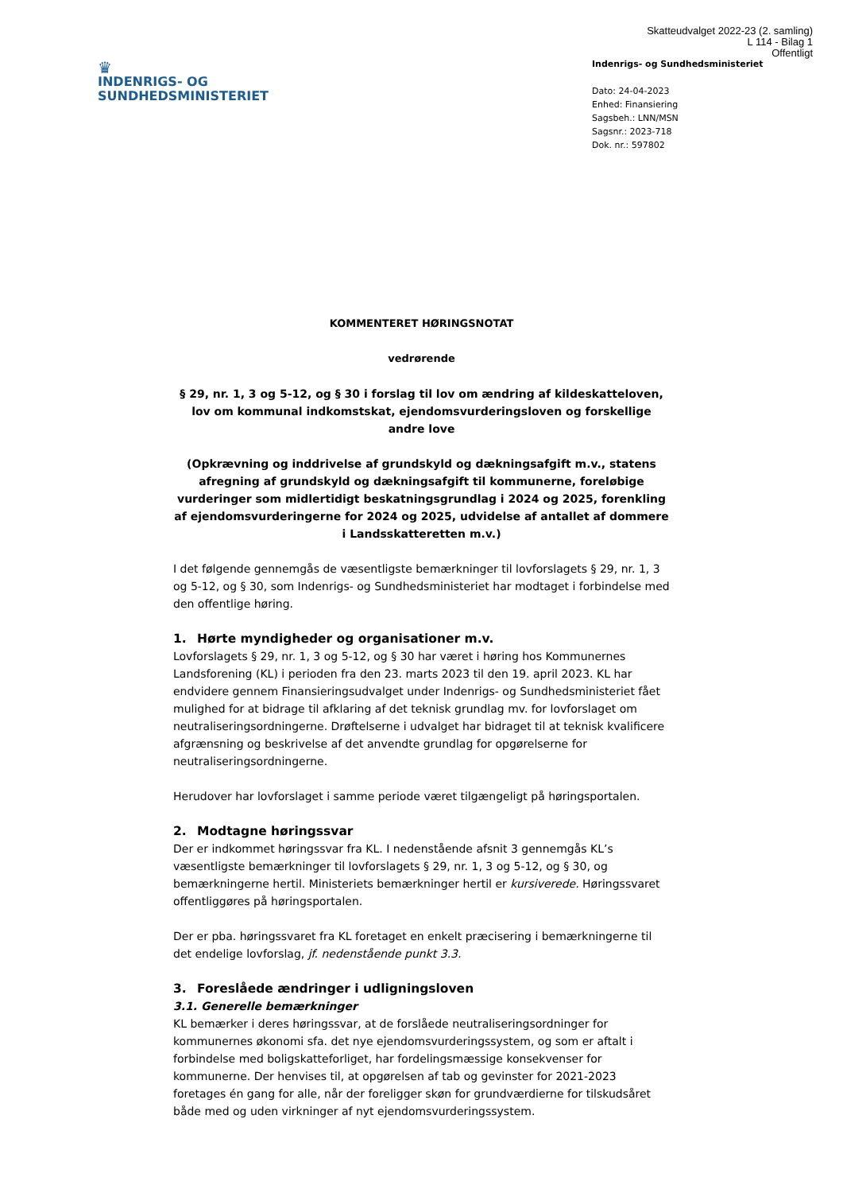Skatteudvalget 2022-23 (2. samling)
L 114 - Bilag 1
Offentligt
♛
INDENRIGS- OG
SUNDHEDSMINISTERIET
Indenrigs- og Sundhedsministeriet
Dato: 24-04-2023
Enhed: Finansiering
Sagsbeh.: LNN/MSN
Sagsnr.: 2023-718
Dok. nr.: 597802
KOMMENTERET HØRINGSNOTAT
vedrørende
§ 29, nr. 1, 3 og 5-12, og § 30 i forslag til lov om ændring af kildeskatteloven, lov om kommunal indkomstskat, ejendomsvurderingsloven og forskellige andre love
(Opkrævning og inddrivelse af grundskyld og dækningsafgift m.v., statens afregning af grundskyld og dækningsafgift til kommunerne, foreløbige vurderinger som midlertidigt beskatningsgrundlag i 2024 og 2025, forenkling af ejendomsvurderingerne for 2024 og 2025, udvidelse af antallet af dommere i Landsskatteretten m.v.)
I det følgende gennemgås de væsentligste bemærkninger til lovforslagets § 29, nr. 1, 3 og 5-12, og § 30, som Indenrigs- og Sundhedsministeriet har modtaget i forbindelse med den offentlige høring.
1. Hørte myndigheder og organisationer m.v.
Lovforslagets § 29, nr. 1, 3 og 5-12, og § 30 har været i høring hos Kommunernes Landsforening (KL) i perioden fra den 23. marts 2023 til den 19. april 2023. KL har endvidere gennem Finansieringsudvalget under Indenrigs- og Sundhedsministeriet fået mulighed for at bidrage til afklaring af det teknisk grundlag mv. for lovforslaget om neutraliseringsordningerne. Drøftelserne i udvalget har bidraget til at teknisk kvalificere afgrænsning og beskrivelse af det anvendte grundlag for opgørelserne for neutraliseringsordningerne.
Herudover har lovforslaget i samme periode været tilgængeligt på høringsportalen.
2. Modtagne høringssvar
Der er indkommet høringssvar fra KL. I nedenstående afsnit 3 gennemgås KL’s væsentligste bemærkninger til lovforslagets § 29, nr. 1, 3 og 5-12, og § 30, og bemærkningerne hertil. Ministeriets bemærkninger hertil er kursiverede. Høringssvaret offentliggøres på høringsportalen.
Der er pba. høringssvaret fra KL foretaget en enkelt præcisering i bemærkningerne til det endelige lovforslag, jf. nedenstående punkt 3.3.
3. Foreslåede ændringer i udligningsloven
3.1. Generelle bemærkninger
KL bemærker i deres høringssvar, at de forslåede neutraliseringsordninger for kommunernes økonomi sfa. det nye ejendomsvurderingssystem, og som er aftalt i forbindelse med boligskatteforliget, har fordelingsmæssige konsekvenser for kommunerne. Der henvises til, at opgørelsen af tab og gevinster for 2021-2023 foretages én gang for alle, når der foreligger skøn for grundværdierne for tilskudsåret både med og uden virkninger af nyt ejendomsvurderingssystem.